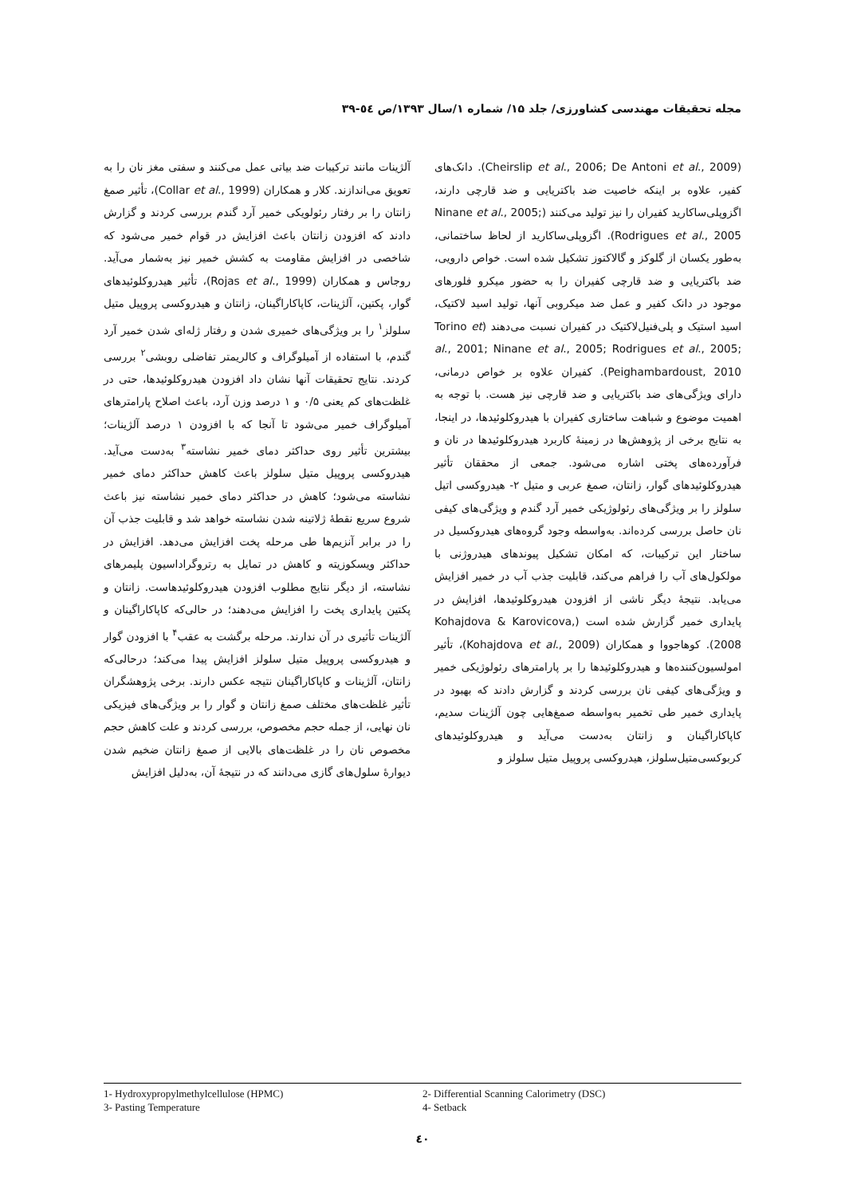مجله تحقیقات مهندسی کشاورزی/ جلد ۱۵/ شماره ۱/سال ۱۳۹۳/ص ٥٤-۳۹
(Cheirslip et al., 2006; De Antoni et al., 2009). دانک‌های کفیر، علاوه بر اینکه خاصیت ضد باکتریایی و ضد قارچی دارند، اگزوپلی‌ساکارید کفیران را نیز تولید می‌کنند (Ninane et al., 2005; Rodrigues et al., 2005). اگزوپلی‌ساکارید از لحاظ ساختمانی، به‌طور یکسان از گلوکز و گالاکتوز تشکیل شده است. خواص دارویی، ضد باکتریایی و ضد قارچی کفیران را به حضور میکرو فلورهای موجود در دانک کفیر و عمل ضد میکروبی آنها، تولید اسید لاکتیک، اسید استیک و پلی‌فنیل‌لاکتیک در کفیران نسبت می‌دهند (Torino et al., 2001; Ninane et al., 2005; Rodrigues et al., 2005; Peighambardoust, 2010). کفیران علاوه بر خواص درمانی، دارای ویژگی‌های ضد باکتریایی و ضد قارچی نیز هست. با توجه به اهمیت موضوع و شباهت ساختاری کفیران با هیدروکلوئیدها، در اینجا، به نتایج برخی از پژوهش‌ها در زمینهٔ کاربرد هیدروکلوئیدها در نان و فرآورده‌های پختی اشاره می‌شود. جمعی از محققان تأثیر هیدروکلوئیدهای گوار، زانتان، صمغ عربی و متیل ۲- هیدروکسی اتیل سلولز را بر ویژگی‌های رئولوژیکی خمیر آرد گندم و ویژگی‌های کیفی نان حاصل بررسی کرده‌اند. به‌واسطه وجود گروه‌های هیدروکسیل در ساختار این ترکیبات، که امکان تشکیل پیوندهای هیدروژنی با مولکول‌های آب را فراهم می‌کند، قابلیت جذب آب در خمیر افزایش می‌یابد. نتیجهٔ دیگر ناشی از افزودن هیدروکلوئیدها، افزایش در پایداری خمیر گزارش شده است (Kohajdova & Karovicova, 2008). کوهاجووا و همکاران (Kohajdova et al., 2009)، تأثیر امولسیون‌کننده‌ها و هیدروکلوئیدها را بر پارامترهای رئولوژیکی خمیر و ویژگی‌های کیفی نان بررسی کردند و گزارش دادند که بهبود در پایداری خمیر طی تخمیر به‌واسطه صمغ‌هایی چون آلژینات سدیم، کاپاکاراگینان و زانتان به‌دست می‌آید و هیدروکلوئیدهای کربوکسی‌متیل‌سلولز، هیدروکسی پروپیل متیل سلولز و
آلژینات مانند ترکیبات ضد بیاتی عمل می‌کنند و سفتی مغز نان را به تعویق می‌اندازند. کلار و همکاران (Collar et al., 1999)، تأثیر صمغ زانتان را بر رفتار رئولویکی خمیر آرد گندم بررسی کردند و گزارش دادند که افزودن زانتان باعث افزایش در قوام خمیر می‌شود که شاخصی در افزایش مقاومت به کشش خمیر نیز به‌شمار می‌آید. روجاس و همکاران (Rojas et al., 1999)، تأثیر هیدروکلوئیدهای گوار، پکتین، آلژینات، کاپاکاراگینان، زانتان و هیدروکسی پروپیل متیل سلولز<sup>۱</sup> را بر ویژگی‌های خمیری شدن و رفتار ژله‌ای شدن خمیر آرد گندم، با استفاده از آمیلوگراف و کالریمتر تفاضلی روبشی<sup>۲</sup> بررسی کردند. نتایج تحقیقات آنها نشان داد افزودن هیدروکلوئیدها، حتی در غلظت‌های کم یعنی ۰/۵ و ۱ درصد وزن آرد، باعث اصلاح پارامترهای آمیلوگراف خمیر می‌شود تا آنجا که با افزودن ۱ درصد آلژینات؛ بیشترین تأثیر روی حداکثر دمای خمیر نشاسته<sup>۳</sup> به‌دست می‌آید. هیدروکسی پروپیل متیل سلولز باعث کاهش حداکثر دمای خمیر نشاسته می‌شود؛ کاهش در حداکثر دمای خمیر نشاسته نیز باعث شروع سریع نقطهٔ ژلاتینه شدن نشاسته خواهد شد و قابلیت جذب آن را در برابر آنزیم‌ها طی مرحله پخت افزایش می‌دهد. افزایش در حداکثر ویسکوزیته و کاهش در تمایل به رتروگراداسیون پلیمرهای نشاسته، از دیگر نتایج مطلوب افزودن هیدروکلوئیدهاست. زانتان و پکتین پایداری پخت را افزایش می‌دهند؛ در حالی‌که کاپاکاراگینان و آلژینات تأثیری در آن ندارند. مرحله برگشت به عقب<sup>۴</sup> با افزودن گوار و هیدروکسی پروپیل متیل سلولز افزایش پیدا می‌کند؛ درحالی‌که زانتان، آلژینات و کاپاکاراگینان نتیجه عکس دارند. برخی پژوهشگران تأثیر غلظت‌های مختلف صمغ زانتان و گوار را بر ویژگی‌های فیزیکی نان نهایی، از جمله حجم مخصوص، بررسی کردند و علت کاهش حجم مخصوص نان را در غلظت‌های بالایی از صمغ زانتان ضخیم شدن دیوارهٔ سلول‌های گازی می‌دانند که در نتیجهٔ آن، به‌دلیل افزایش
1- Hydroxypropylmethylcellulose (HPMC)
2- Differential Scanning Calorimetry (DSC)
3- Pasting Temperature
4- Setback
٤٠